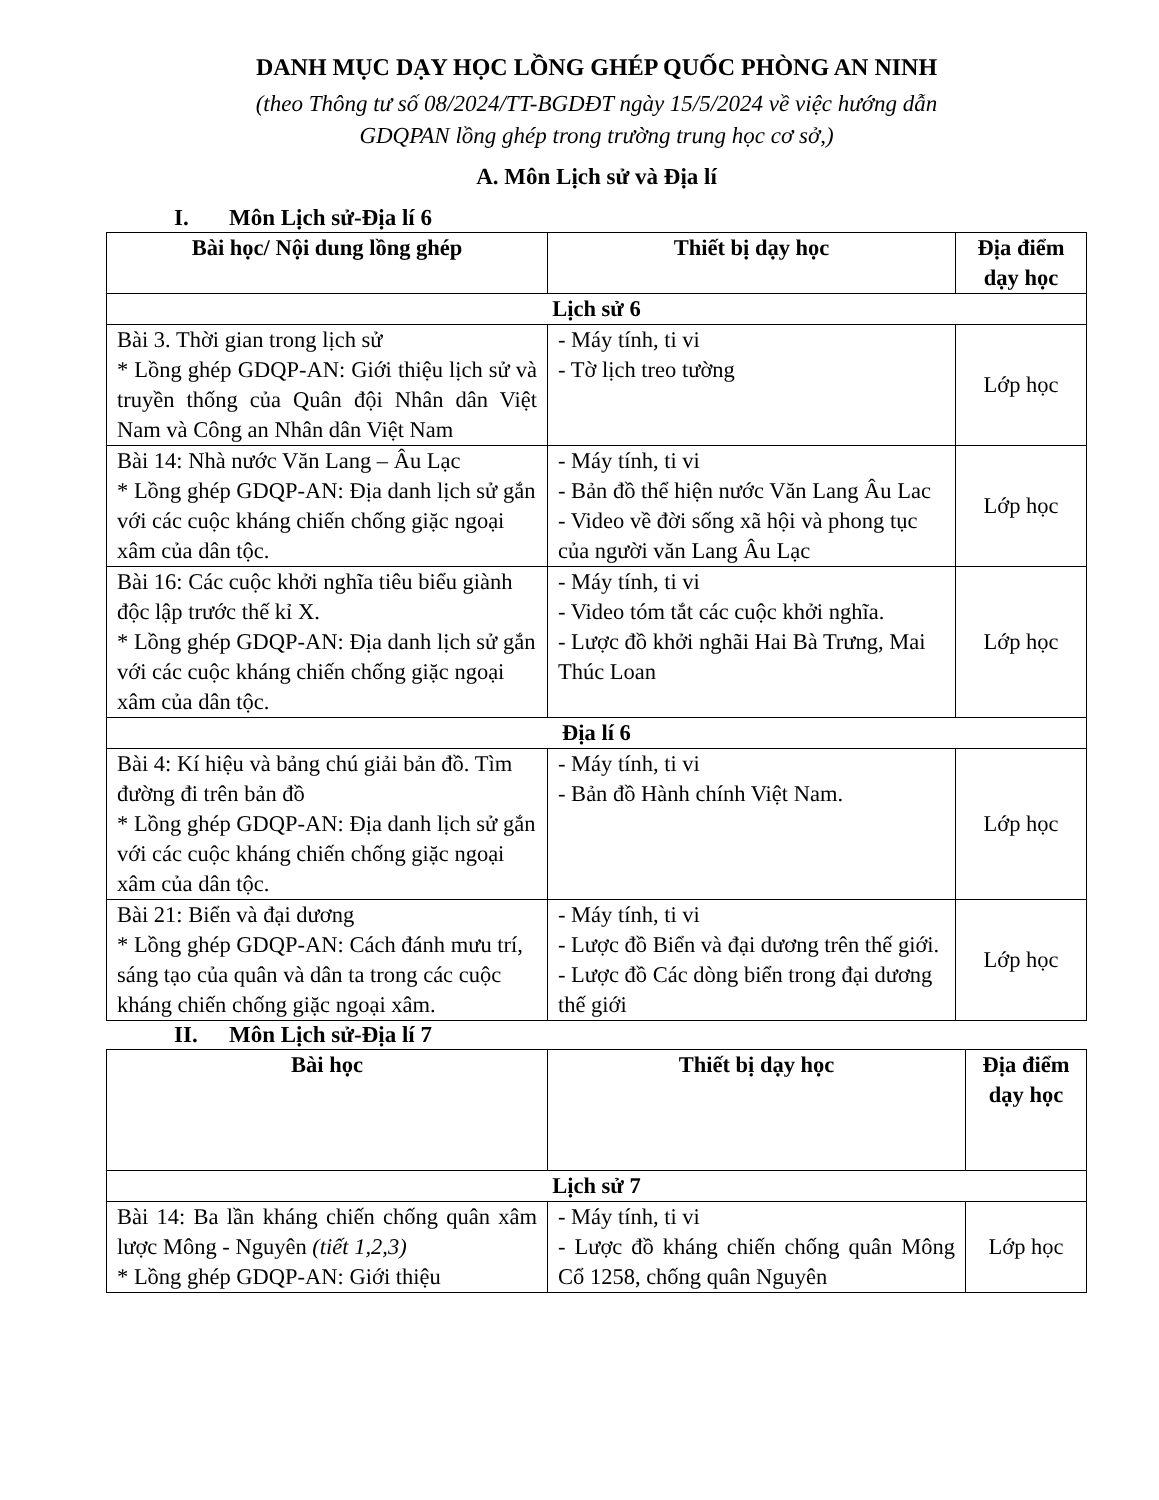DANH MỤC DẠY HỌC LỒNG GHÉP QUỐC PHÒNG AN NINH
(theo Thông tư số 08/2024/TT-BGDĐT ngày 15/5/2024 về việc hướng dẫn
GDQPAN lồng ghép trong trường trung học cơ sở,)
A. Môn Lịch sử và Địa lí
I. Môn Lịch sử-Địa lí 6
| Bài học/ Nội dung lồng ghép | Thiết bị dạy học | Địa điểm dạy học |
| --- | --- | --- |
| Lịch sử 6 | | |
| Bài 3. Thời gian trong lịch sử * Lồng ghép GDQP-AN: Giới thiệu lịch sử và truyền thống của Quân đội Nhân dân Việt Nam và Công an Nhân dân Việt Nam | - Máy tính, ti vi - Tờ lịch treo tường | Lớp học |
| Bài 14: Nhà nước Văn Lang – Âu Lạc * Lồng ghép GDQP-AN: Địa danh lịch sử gắn với các cuộc kháng chiến chống giặc ngoại xâm của dân tộc. | - Máy tính, ti vi - Bản đồ thể hiện nước Văn Lang Âu Lac - Video về đời sống xã hội và phong tục của người văn Lang Âu Lạc | Lớp học |
| Bài 16: Các cuộc khởi nghĩa tiêu biểu giành độc lập trước thế kỉ X. * Lồng ghép GDQP-AN: Địa danh lịch sử gắn với các cuộc kháng chiến chống giặc ngoại xâm của dân tộc. | - Máy tính, ti vi - Video tóm tắt các cuộc khởi nghĩa. - Lược đồ khởi nghãi Hai Bà Trưng, Mai Thúc Loan | Lớp học |
| Địa lí 6 | | |
| Bài 4: Kí hiệu và bảng chú giải bản đồ. Tìm đường đi trên bản đồ * Lồng ghép GDQP-AN: Địa danh lịch sử gắn với các cuộc kháng chiến chống giặc ngoại xâm của dân tộc. | - Máy tính, ti vi - Bản đồ Hành chính Việt Nam. | Lớp học |
| Bài 21: Biển và đại dương * Lồng ghép GDQP-AN: Cách đánh mưu trí, sáng tạo của quân và dân ta trong các cuộc kháng chiến chống giặc ngoại xâm. | - Máy tính, ti vi - Lược đồ Biển và đại dương trên thế giới. - Lược đồ Các dòng biển trong đại dương thế giới | Lớp học |
II. Môn Lịch sử-Địa lí 7
| Bài học | Thiết bị dạy học | Địa điểm dạy học |
| --- | --- | --- |
| Lịch sử 7 | | |
| Bài 14: Ba lần kháng chiến chống quân xâm lược Mông - Nguyên (tiết 1,2,3) * Lồng ghép GDQP-AN: Giới thiệu | - Máy tính, ti vi - Lược đồ kháng chiến chống quân Mông Cổ 1258, chống quân Nguyên | Lớp học |